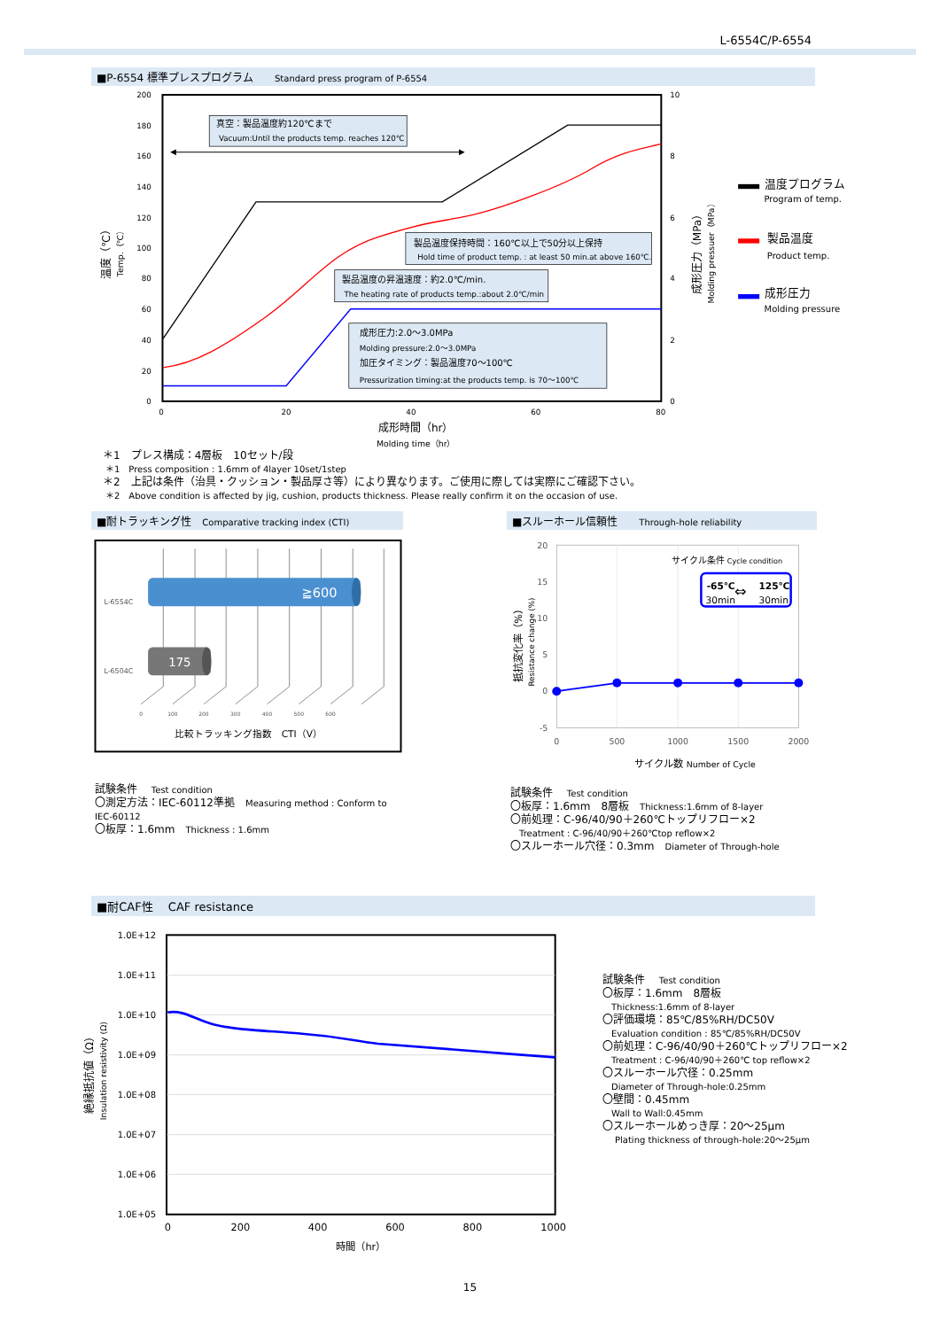L-6554C/P-6554
■P-6554 標準プレスプログラム　　Standard press program of P-6554
200
180
160
140
120
100
80
60
40
20
0
10
8
6
4
2
0
0
20
40
60
80
成形時間（hr）
Molding time（hr）
温度（℃）
Temp.（℃）
成形圧力（MPa）
Molding pressuer（MPa）
真空：製品温度約120℃まで
Vacuum:Until the products temp. reaches 120℃
製品温度保持時間：160℃以上で50分以上保持
Hold time of product temp. : at least 50 min.at above 160℃.
製品温度の昇温速度：約2.0℃/min.
The heating rate of products temp.:about 2.0℃/min
成形圧力:2.0～3.0MPa
Molding pressure:2.0～3.0MPa
加圧タイミング：製品温度70～100℃
Pressurization timing:at the products temp. is 70～100℃
温度プログラム
製品温度
成形圧力
Program of temp.
Product temp.
Molding pressure
＊1　プレス構成：4層板　10セット/段
＊1　Press composition : 1.6mm of 4layer 10set/1step
＊2　上記は条件（治具・クッション・製品厚さ等）により異なります。ご使用に際しては実際にご確認下さい。
＊2　Above condition is affected by jig, cushion, products thickness. Please really confirm it on the occasion of use.
■耐トラッキング性　Comparative tracking index (CTI)
≧600
175
L-6554C
L-6504C
0
100
200
300
400
500
600
比較トラッキング指数　CTI（V）
試験条件　 Test condition
〇測定方法：IEC-60112準拠　Measuring method : Conform to IEC-60112
〇板厚：1.6mm　Thickness : 1.6mm
■スルーホール信頼性　　Through-hole reliability
20
15
10
5
0
-5
0
500
1000
1500
2000
サイクル数 Number of Cycle
抵抗変化率（%）
Resistance change (%)
サイクル条件 Cycle condition
-65℃
125℃
30min
30min
⇔
試験条件　 Test condition
〇板厚：1.6mm　8層板　Thickness:1.6mm of 8-layer
〇前処理：C-96/40/90＋260℃トップリフロー×2
Treatment : C-96/40/90＋260℃top reflow×2
〇スルーホール穴径：0.3mm　Diameter of Through-hole
■耐CAF性　 CAF resistance
1.0E+12
1.0E+11
1.0E+10
1.0E+09
1.0E+08
1.0E+07
1.0E+06
1.0E+05
0
200
400
600
800
1000
時間（hr）
絶縁抵抗値（Ω）
Insulation resistivity (Ω)
試験条件　 Test condition
〇板厚：1.6mm　8層板
Thickness:1.6mm of 8-layer
〇評価環境：85℃/85%RH/DC50V
Evaluation condition : 85℃/85%RH/DC50V
〇前処理：C-96/40/90＋260℃トップリフロー×2
Treatment : C-96/40/90＋260℃ top reflow×2
〇スルーホール穴径：0.25mm
Diameter of Through-hole:0.25mm
〇壁間：0.45mm
Wall to Wall:0.45mm
〇スルーホールめっき厚：20～25μm
Plating thickness of through-hole:20～25μm
15